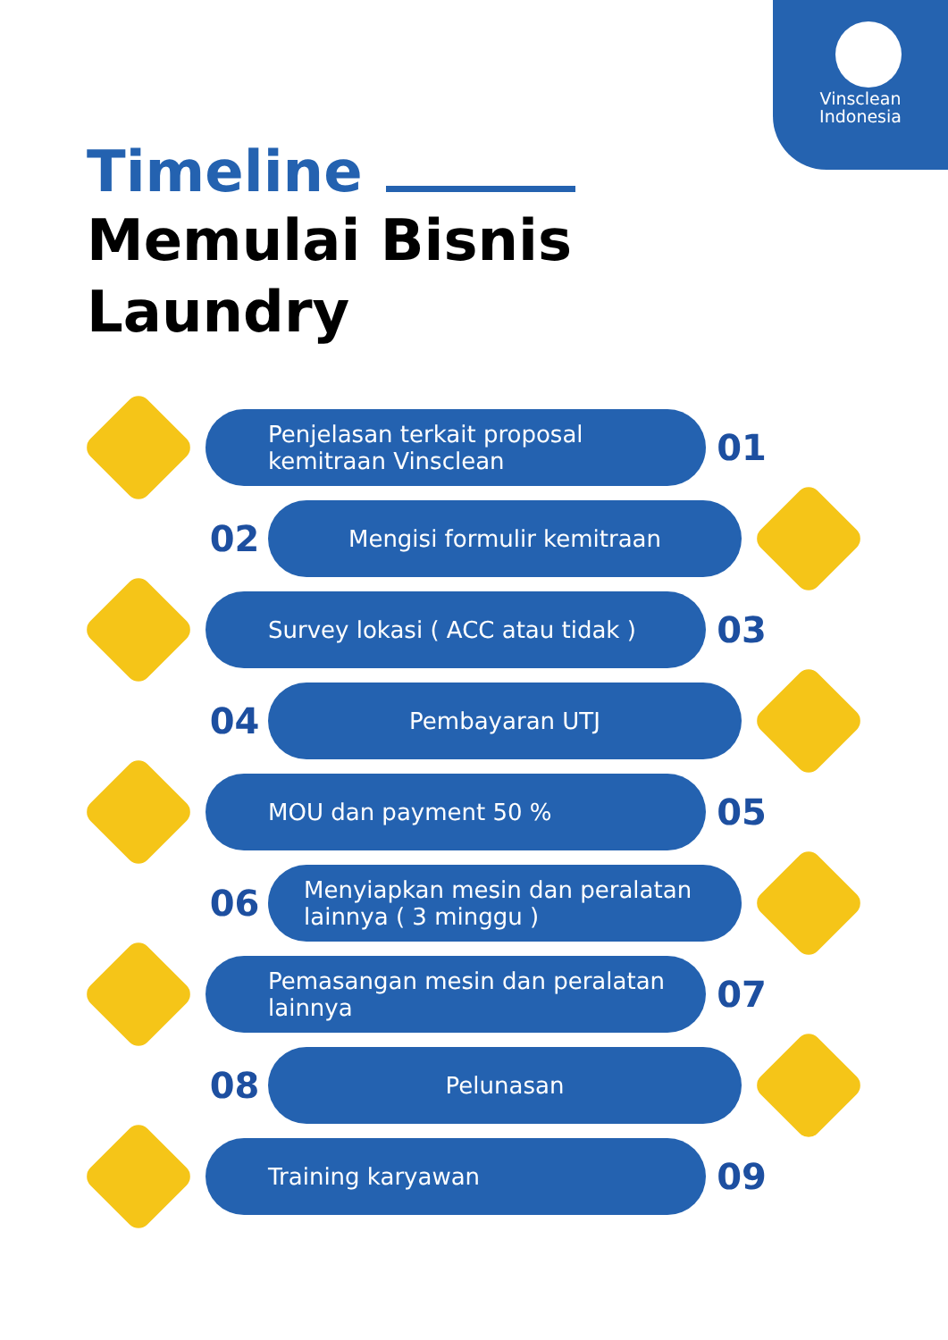Vinsclean
Indonesia
Timeline
Memulai Bisnis
Laundry
Penjelasan terkait proposal kemitraan Vinsclean
01
02
Mengisi formulir kemitraan
Survey lokasi ( ACC atau tidak )
03
04
Pembayaran UTJ
MOU dan payment 50 %
05
06
Menyiapkan mesin dan peralatan lainnya ( 3 minggu )
Pemasangan mesin dan peralatan lainnya
07
08
Pelunasan
Training karyawan
09